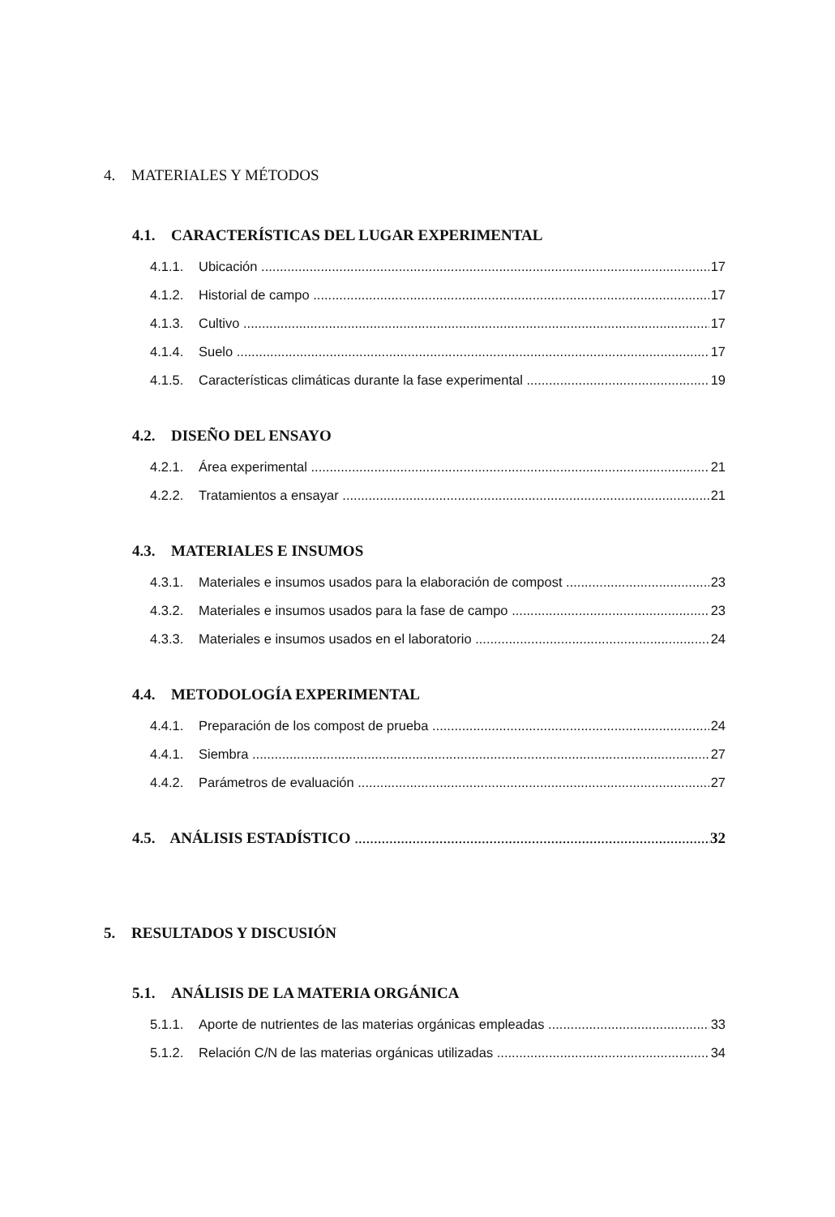4. MATERIALES Y MÉTODOS
4.1. CARACTERÍSTICAS DEL LUGAR EXPERIMENTAL
4.1.1. Ubicación 17
4.1.2. Historial de campo 17
4.1.3. Cultivo 17
4.1.4. Suelo 17
4.1.5. Características climáticas durante la fase experimental 19
4.2. DISEÑO DEL ENSAYO
4.2.1. Área experimental 21
4.2.2. Tratamientos a ensayar 21
4.3. MATERIALES E INSUMOS
4.3.1. Materiales e insumos usados para la elaboración de compost 23
4.3.2. Materiales e insumos usados para la fase de campo 23
4.3.3. Materiales e insumos usados en el laboratorio 24
4.4. METODOLOGÍA EXPERIMENTAL
4.4.1. Preparación de los compost de prueba 24
4.4.1. Siembra 27
4.4.2. Parámetros de evaluación 27
4.5. ANÁLISIS ESTADÍSTICO 32
5. RESULTADOS Y DISCUSIÓN
5.1. ANÁLISIS DE LA MATERIA ORGÁNICA
5.1.1. Aporte de nutrientes de las materias orgánicas empleadas 33
5.1.2. Relación C/N de las materias orgánicas utilizadas 34